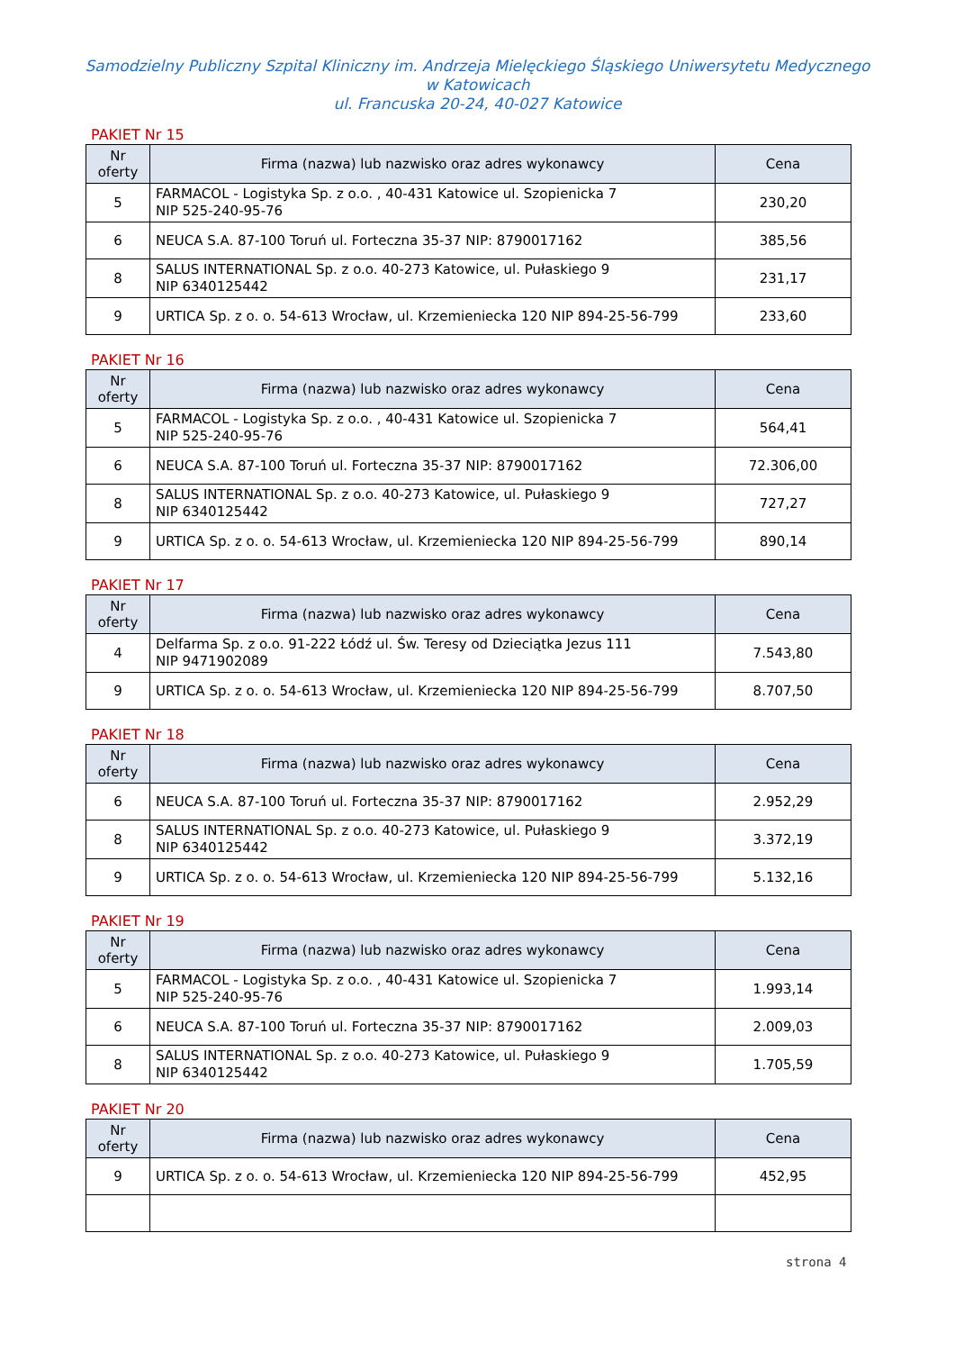Samodzielny Publiczny Szpital Kliniczny im. Andrzeja Mielęckiego Śląskiego Uniwersytetu Medycznego
w Katowicach
ul. Francuska 20-24, 40-027 Katowice
PAKIET Nr 15
| Nr oferty | Firma (nazwa) lub nazwisko oraz adres wykonawcy | Cena |
| --- | --- | --- |
| 5 | FARMACOL - Logistyka Sp. z o.o. , 40-431 Katowice ul. Szopienicka 7 NIP 525-240-95-76 | 230,20 |
| 6 | NEUCA S.A. 87-100 Toruń ul. Forteczna 35-37 NIP: 8790017162 | 385,56 |
| 8 | SALUS INTERNATIONAL Sp. z o.o. 40-273 Katowice, ul. Pułaskiego 9 NIP 6340125442 | 231,17 |
| 9 | URTICA Sp. z o. o. 54-613 Wrocław, ul. Krzemieniecka 120 NIP 894-25-56-799 | 233,60 |
PAKIET Nr 16
| Nr oferty | Firma (nazwa) lub nazwisko oraz adres wykonawcy | Cena |
| --- | --- | --- |
| 5 | FARMACOL - Logistyka Sp. z o.o. , 40-431 Katowice ul. Szopienicka 7 NIP 525-240-95-76 | 564,41 |
| 6 | NEUCA S.A. 87-100 Toruń ul. Forteczna 35-37 NIP: 8790017162 | 72.306,00 |
| 8 | SALUS INTERNATIONAL Sp. z o.o. 40-273 Katowice, ul. Pułaskiego 9 NIP 6340125442 | 727,27 |
| 9 | URTICA Sp. z o. o. 54-613 Wrocław, ul. Krzemieniecka 120 NIP 894-25-56-799 | 890,14 |
PAKIET Nr 17
| Nr oferty | Firma (nazwa) lub nazwisko oraz adres wykonawcy | Cena |
| --- | --- | --- |
| 4 | Delfarma Sp. z o.o. 91-222 Łódź ul. Św. Teresy od Dzieciątka Jezus 111 NIP 9471902089 | 7.543,80 |
| 9 | URTICA Sp. z o. o. 54-613 Wrocław, ul. Krzemieniecka 120 NIP 894-25-56-799 | 8.707,50 |
PAKIET Nr 18
| Nr oferty | Firma (nazwa) lub nazwisko oraz adres wykonawcy | Cena |
| --- | --- | --- |
| 6 | NEUCA S.A. 87-100 Toruń ul. Forteczna 35-37 NIP: 8790017162 | 2.952,29 |
| 8 | SALUS INTERNATIONAL Sp. z o.o. 40-273 Katowice, ul. Pułaskiego 9 NIP 6340125442 | 3.372,19 |
| 9 | URTICA Sp. z o. o. 54-613 Wrocław, ul. Krzemieniecka 120 NIP 894-25-56-799 | 5.132,16 |
PAKIET Nr 19
| Nr oferty | Firma (nazwa) lub nazwisko oraz adres wykonawcy | Cena |
| --- | --- | --- |
| 5 | FARMACOL - Logistyka Sp. z o.o. , 40-431 Katowice ul. Szopienicka 7 NIP 525-240-95-76 | 1.993,14 |
| 6 | NEUCA S.A. 87-100 Toruń ul. Forteczna 35-37 NIP: 8790017162 | 2.009,03 |
| 8 | SALUS INTERNATIONAL Sp. z o.o. 40-273 Katowice, ul. Pułaskiego 9 NIP 6340125442 | 1.705,59 |
PAKIET Nr 20
| Nr oferty | Firma (nazwa) lub nazwisko oraz adres wykonawcy | Cena |
| --- | --- | --- |
| 9 | URTICA Sp. z o. o. 54-613 Wrocław, ul. Krzemieniecka 120 NIP 894-25-56-799 | 452,95 |
strona 4